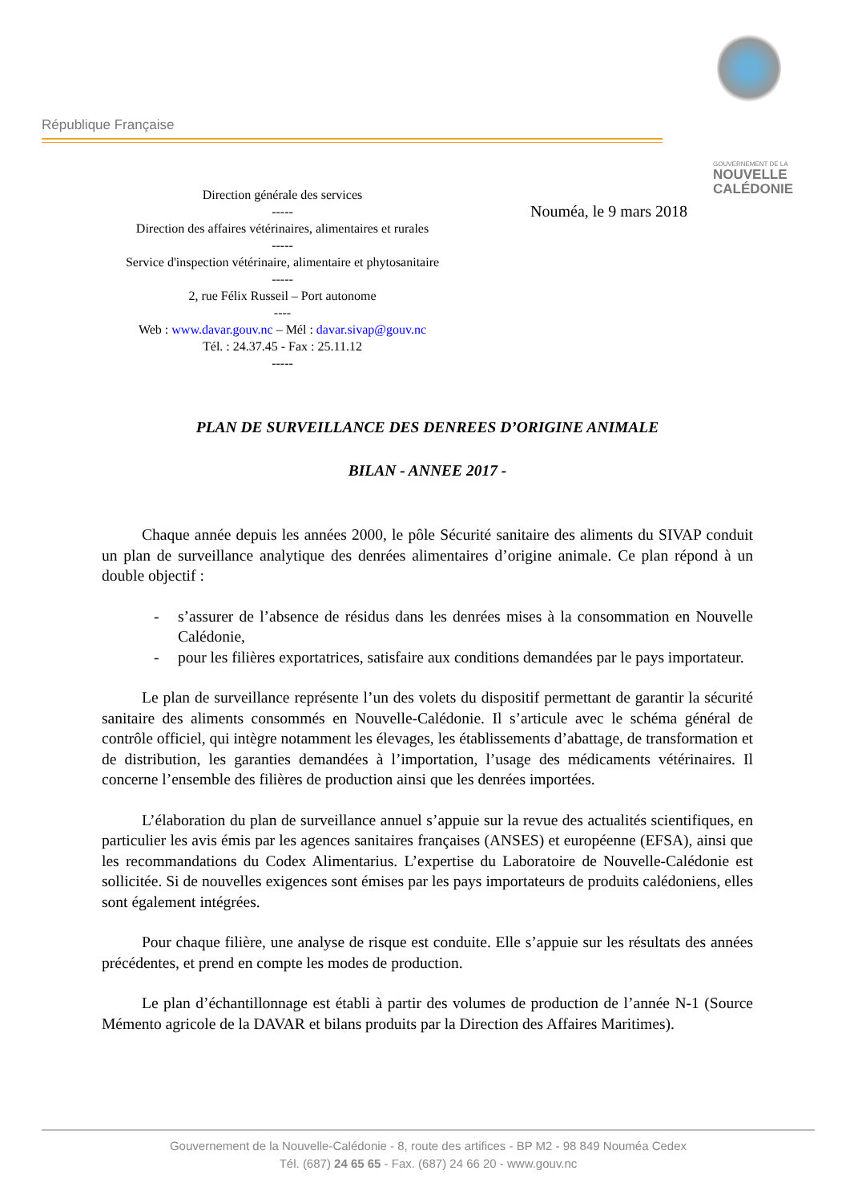République Française
GOUVERNEMENT DE LA
NOUVELLE
CALÉDONIE
Direction générale des services
-----
Direction des affaires vétérinaires, alimentaires et rurales
-----
Service d'inspection vétérinaire, alimentaire et phytosanitaire
-----
2, rue Félix Russeil – Port autonome
----
Web : www.davar.gouv.nc – Mél : davar.sivap@gouv.nc
Tél. : 24.37.45 - Fax : 25.11.12
-----
Nouméa, le 9 mars 2018
PLAN DE SURVEILLANCE DES DENREES D’ORIGINE ANIMALE
BILAN - ANNEE 2017 -
Chaque année depuis les années 2000, le pôle Sécurité sanitaire des aliments du SIVAP conduit un plan de surveillance analytique des denrées alimentaires d’origine animale. Ce plan répond à un double objectif :
- s’assurer de l’absence de résidus dans les denrées mises à la consommation en Nouvelle Calédonie,
- pour les filières exportatrices, satisfaire aux conditions demandées par le pays importateur.
Le plan de surveillance représente l’un des volets du dispositif permettant de garantir la sécurité sanitaire des aliments consommés en Nouvelle-Calédonie. Il s’articule avec le schéma général de contrôle officiel, qui intègre notamment les élevages, les établissements d’abattage, de transformation et de distribution, les garanties demandées à l’importation, l’usage des médicaments vétérinaires. Il concerne l’ensemble des filières de production ainsi que les denrées importées.
L’élaboration du plan de surveillance annuel s’appuie sur la revue des actualités scientifiques, en particulier les avis émis par les agences sanitaires françaises (ANSES) et européenne (EFSA), ainsi que les recommandations du Codex Alimentarius. L’expertise du Laboratoire de Nouvelle-Calédonie est sollicitée. Si de nouvelles exigences sont émises par les pays importateurs de produits calédoniens, elles sont également intégrées.
Pour chaque filière, une analyse de risque est conduite. Elle s’appuie sur les résultats des années précédentes, et prend en compte les modes de production.
Le plan d’échantillonnage est établi à partir des volumes de production de l’année N-1 (Source Mémento agricole de la DAVAR et bilans produits par la Direction des Affaires Maritimes).
Gouvernement de la Nouvelle-Calédonie - 8, route des artifices - BP M2 - 98 849 Nouméa Cedex
Tél. (687) 24 65 65 - Fax. (687) 24 66 20 - www.gouv.nc